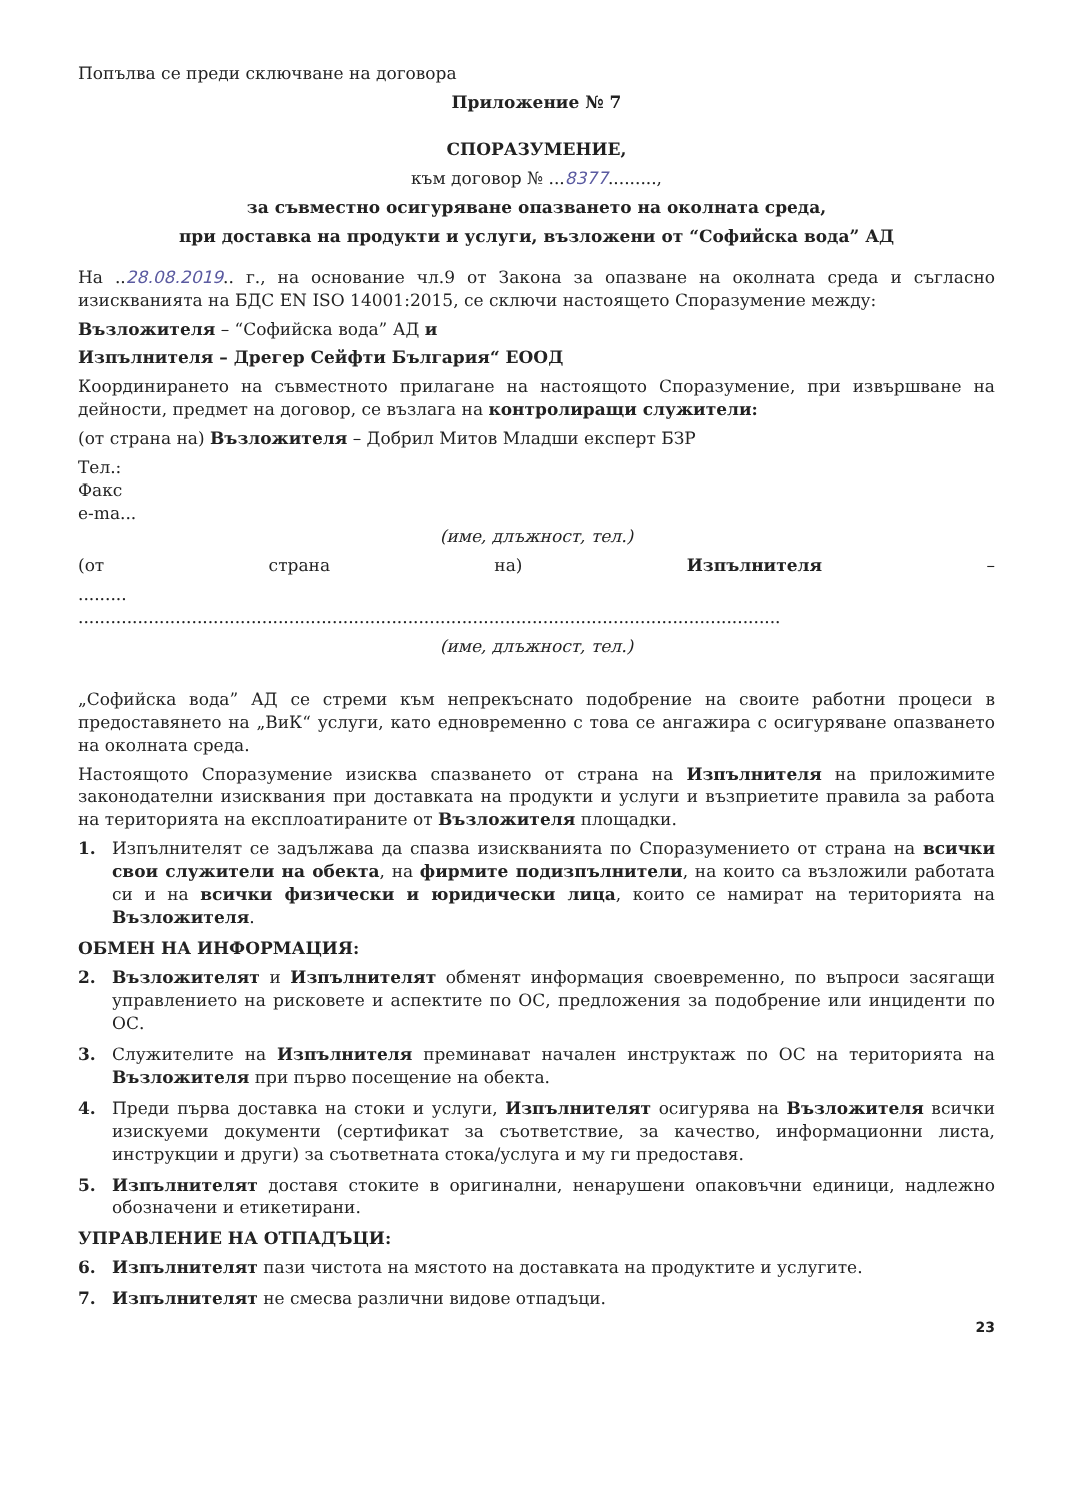Попълва се преди сключване на договора
Приложение № 7
СПОРАЗУМЕНИЕ,
към договор № ...8377.........,
за съвместно осигуряване опазването на околната среда,
при доставка на продукти и услуги, възложени от “Софийска вода” АД
На ..28.08.2019.. г., на основание чл.9 от Закона за опазване на околната среда и съгласно изискванията на БДС EN ISO 14001:2015, се сключи настоящето Споразумение между:
Възложителя – “Софийска вода” АД и
Изпълнителя – Дрегер Сейфти България“ ЕООД
Координирането на съвместното прилагане на настоящото Споразумение, при извършване на дейности, предмет на договор, се възлага на контролиращи служители:
(от страна на) Възложителя – Добрил Митов Младши експерт БЗР
Тел.:
Факс
e-ma...
(име, длъжност, тел.)
(от страна на) Изпълнителя –
.........
..................................................................................................................................
(име, длъжност, тел.)
„Софийска вода” АД се стреми към непрекъснато подобрение на своите работни процеси в предоставянето на „ВиК“ услуги, като едновременно с това се ангажира с осигуряване опазването на околната среда.
Настоящото Споразумение изисква спазването от страна на Изпълнителя на приложимите законодателни изисквания при доставката на продукти и услуги и възприетите правила за работа на територията на експлоатираните от Възложителя площадки.
1. Изпълнителят се задължава да спазва изискванията по Споразумението от страна на всички свои служители на обекта, на фирмите подизпълнители, на които са възложили работата си и на всички физически и юридически лица, които се намират на територията на Възложителя.
ОБМЕН НА ИНФОРМАЦИЯ:
2. Възложителят и Изпълнителят обменят информация своевременно, по въпроси засягащи управлението на рисковете и аспектите по ОС, предложения за подобрение или инциденти по ОС.
3. Служителите на Изпълнителя преминават начален инструктаж по ОС на територията на Възложителя при първо посещение на обекта.
4. Преди първа доставка на стоки и услуги, Изпълнителят осигурява на Възложителя всички изискуеми документи (сертификат за съответствие, за качество, информационни листа, инструкции и други) за съответната стока/услуга и му ги предоставя.
5. Изпълнителят доставя стоките в оригинални, ненарушени опаковъчни единици, надлежно обозначени и етикетирани.
УПРАВЛЕНИЕ НА ОТПАДЪЦИ:
6. Изпълнителят пази чистота на мястото на доставката на продуктите и услугите.
7. Изпълнителят не смесва различни видове отпадъци.
23